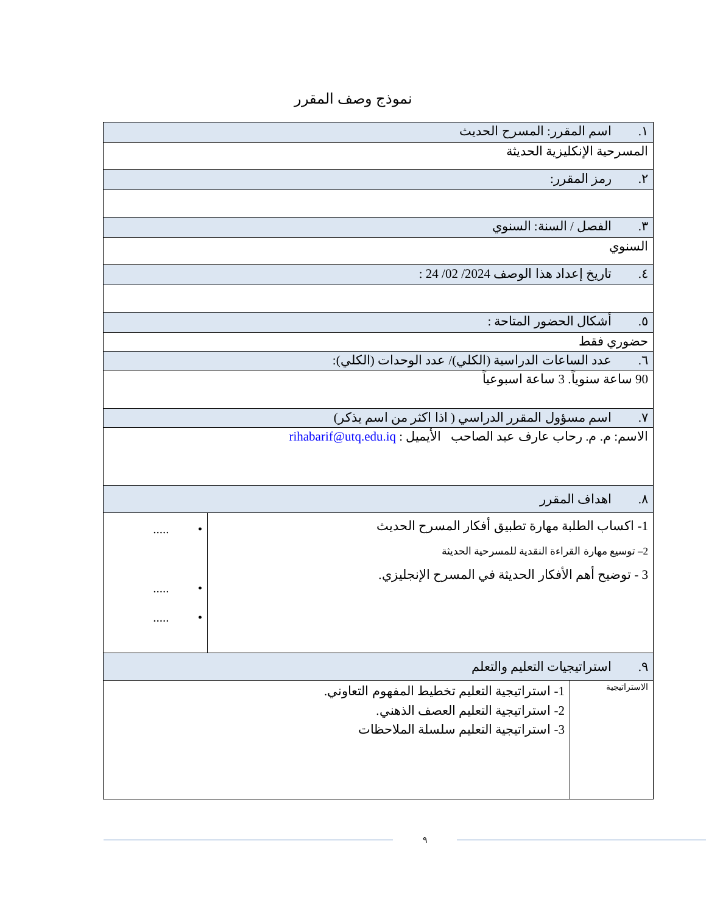نموذج وصف المقرر
| ١. اسم المقرر: المسرح الحديث | | |
| المسرحية الإنكليزية الحديثة | | |
| ٢. رمز المقرر: | | |
| ٣. الفصل / السنة: السنوي | | |
| السنوي | | |
| ٤. تاريخ إعداد هذا الوصف 2024/ 02/ 24 : | | |
| ٥. أشكال الحضور المتاحة : | | |
| حضوري فقط | | |
| ٦. عدد الساعات الدراسية (الكلي)/ عدد الوحدات (الكلي): | | |
| 90 ساعة سنوياً. 3 ساعة اسبوعياً | | |
| ٧. اسم مسؤول المقرر الدراسي ( اذا اكثر من اسم يذكر) | | |
| الاسم: م. م. رحاب عارف عبد الصاحب الأيميل : rihabarif@utq.edu.iq | | |
| ٨. اهداف المقرر | | |
| 1- اكساب الطلبة مهارة تطبيق أفكار المسرح الحديث 2– توسيع مهارة القراءة النقدية للمسرحية الحديثة 3 - توضيح أهم الأفكار الحديثة في المسرح الإنجليزي. | | • ..... • ..... • ..... |
| ٩. استراتيجيات التعليم والتعلم | | |
| الاستراتيجية | 1- استراتيجية التعليم تخطيط المفهوم التعاوني. 2- استراتيجية التعليم العصف الذهني. 3- استراتيجية التعليم سلسلة الملاحظات | |
٩